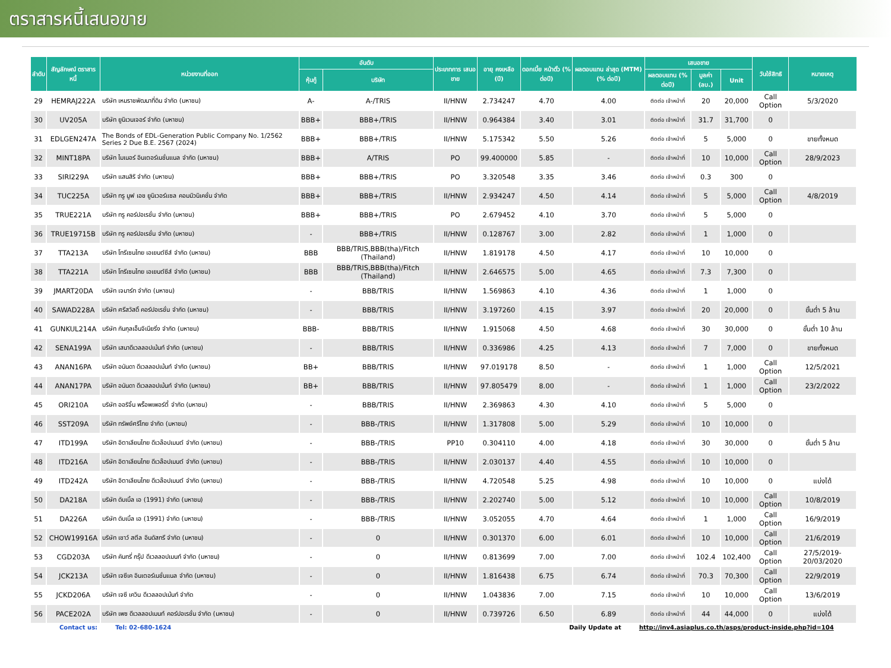ตราสารหนี้เสนอขาย
| ลำดับ | สัญลักษณ์ ตราสารหนี้ | หน่วยงานที่ออก | อันดับ | | ประเภทการ เสนอขาย | อายุ คงเหลือ (ปี) | ดอกเบี้ย หน้าตั๋ว (% ต่อปี) | ผลตอบแทน ล่าสุด (MTM) (% ต่อปี) | เสนอขาย | | | วันใช้สิทธิ | หมายเหตุ |
| --- | --- | --- | --- | --- | --- | --- | --- | --- | --- | --- | --- | --- | --- |
| | | | หุ้นกู้ | บริษัท | | | | | ผลตอบแทน (% ต่อปี) | มูลค่า (ลบ.) | Unit | | |
| 29 | HEMRAJ222A | บริษัท เหมราชพัฒนาที่ดิน จำกัด (มหาชน) | A- | A-/TRIS | II/HNW | 2.734247 | 4.70 | 4.00 | ติดต่อ เจ้าหน้าที่ | 20 | 20,000 | Call Option | 5/3/2020 |
| 30 | UV205A | บริษัท ยูนิเวนเจอร์ จำกัด (มหาชน) | BBB+ | BBB+/TRIS | II/HNW | 0.964384 | 3.40 | 3.01 | ติดต่อ เจ้าหน้าที่ | 31.7 | 31,700 | 0 | |
| 31 | EDLGEN247A | The Bonds of EDL-Generation Public Company No. 1/2562 Series 2 Due B.E. 2567 (2024) | BBB+ | BBB+/TRIS | II/HNW | 5.175342 | 5.50 | 5.26 | ติดต่อ เจ้าหน้าที่ | 5 | 5,000 | 0 | ขายทั้งหมด |
| 32 | MINT18PA | บริษัท ไมเนอร์ อินเตอร์เนชั่นแนล จำกัด (มหาชน) | BBB+ | A/TRIS | PO | 99.400000 | 5.85 | - | ติดต่อ เจ้าหน้าที่ | 10 | 10,000 | Call Option | 28/9/2023 |
| 33 | SIRI229A | บริษัท แสนสิริ จำกัด (มหาชน) | BBB+ | BBB+/TRIS | PO | 3.320548 | 3.35 | 3.46 | ติดต่อ เจ้าหน้าที่ | 0.3 | 300 | 0 | |
| 34 | TUC225A | บริษัท ทรู มูฟ เอช ยูนิเวอร์แซล คอมมิวนิเคชั่น จำกัด | BBB+ | BBB+/TRIS | II/HNW | 2.934247 | 4.50 | 4.14 | ติดต่อ เจ้าหน้าที่ | 5 | 5,000 | Call Option | 4/8/2019 |
| 35 | TRUE221A | บริษัท ทรู คอร์ปอเรชั่น จำกัด (มหาชน) | BBB+ | BBB+/TRIS | PO | 2.679452 | 4.10 | 3.70 | ติดต่อ เจ้าหน้าที่ | 5 | 5,000 | 0 | |
| 36 | TRUE19715B | บริษัท ทรู คอร์ปอเรชั่น จำกัด (มหาชน) | - | BBB+/TRIS | II/HNW | 0.128767 | 3.00 | 2.82 | ติดต่อ เจ้าหน้าที่ | 1 | 1,000 | 0 | |
| 37 | TTA213A | บริษัท โทรีเซนไทย เอเยนต์ซีส์ จำกัด (มหาชน) | BBB | BBB/TRIS,BBB(tha)/Fitch (Thailand) | II/HNW | 1.819178 | 4.50 | 4.17 | ติดต่อ เจ้าหน้าที่ | 10 | 10,000 | 0 | |
| 38 | TTA221A | บริษัท โทรีเซนไทย เอเยนต์ซีส์ จำกัด (มหาชน) | BBB | BBB/TRIS,BBB(tha)/Fitch (Thailand) | II/HNW | 2.646575 | 5.00 | 4.65 | ติดต่อ เจ้าหน้าที่ | 7.3 | 7,300 | 0 | |
| 39 | JMART20DA | บริษัท เจมาร์ท จำกัด (มหาชน) | - | BBB/TRIS | II/HNW | 1.569863 | 4.10 | 4.36 | ติดต่อ เจ้าหน้าที่ | 1 | 1,000 | 0 | |
| 40 | SAWAD228A | บริษัท ศรีสวัสดิ์ คอร์ปอเรชั่น จำกัด (มหาชน) | - | BBB/TRIS | II/HNW | 3.197260 | 4.15 | 3.97 | ติดต่อ เจ้าหน้าที่ | 20 | 20,000 | 0 | ขั้นต่ำ 5 ล้าน |
| 41 | GUNKUL214A | บริษัท กันกุลเอ็นจิเนียริ่ง จำกัด (มหาชน) | BBB- | BBB/TRIS | II/HNW | 1.915068 | 4.50 | 4.68 | ติดต่อ เจ้าหน้าที่ | 30 | 30,000 | 0 | ขั้นต่ำ 10 ล้าน |
| 42 | SENA199A | บริษัท เสนาดีเวลลอปเม้นท์ จำกัด (มหาชน) | - | BBB/TRIS | II/HNW | 0.336986 | 4.25 | 4.13 | ติดต่อ เจ้าหน้าที่ | 7 | 7,000 | 0 | ขายทั้งหมด |
| 43 | ANAN16PA | บริษัท อนันดา ดีเวลลอปเม้นท์ จำกัด (มหาชน) | BB+ | BBB/TRIS | II/HNW | 97.019178 | 8.50 | - | ติดต่อ เจ้าหน้าที่ | 1 | 1,000 | Call Option | 12/5/2021 |
| 44 | ANAN17PA | บริษัท อนันดา ดีเวลลอปเม้นท์ จำกัด (มหาชน) | BB+ | BBB/TRIS | II/HNW | 97.805479 | 8.00 | - | ติดต่อ เจ้าหน้าที่ | 1 | 1,000 | Call Option | 23/2/2022 |
| 45 | ORI210A | บริษัท ออริจิ้น พร็อพเพอร์ตี้ จำกัด (มหาชน) | - | BBB/TRIS | II/HNW | 2.369863 | 4.30 | 4.10 | ติดต่อ เจ้าหน้าที่ | 5 | 5,000 | 0 | |
| 46 | SST209A | บริษัท ทรัพย์ศรีไทย จำกัด (มหาชน) | - | BBB-/TRIS | II/HNW | 1.317808 | 5.00 | 5.29 | ติดต่อ เจ้าหน้าที่ | 10 | 10,000 | 0 | |
| 47 | ITD199A | บริษัท อิตาเลียนไทย ดีเวล๊อปเมนต์ จำกัด (มหาชน) | - | BBB-/TRIS | PP10 | 0.304110 | 4.00 | 4.18 | ติดต่อ เจ้าหน้าที่ | 30 | 30,000 | 0 | ขั้นต่ำ 5 ล้าน |
| 48 | ITD216A | บริษัท อิตาเลียนไทย ดีเวล๊อปเมนต์ จำกัด (มหาชน) | - | BBB-/TRIS | II/HNW | 2.030137 | 4.40 | 4.55 | ติดต่อ เจ้าหน้าที่ | 10 | 10,000 | 0 | |
| 49 | ITD242A | บริษัท อิตาเลียนไทย ดีเวล๊อปเมนต์ จำกัด (มหาชน) | - | BBB-/TRIS | II/HNW | 4.720548 | 5.25 | 4.98 | ติดต่อ เจ้าหน้าที่ | 10 | 10,000 | 0 | แบ่งได้ |
| 50 | DA218A | บริษัท ดับเบิ้ล เอ (1991) จำกัด (มหาชน) | - | BBB-/TRIS | II/HNW | 2.202740 | 5.00 | 5.12 | ติดต่อ เจ้าหน้าที่ | 10 | 10,000 | Call Option | 10/8/2019 |
| 51 | DA226A | บริษัท ดับเบิ้ล เอ (1991) จำกัด (มหาชน) | - | BBB-/TRIS | II/HNW | 3.052055 | 4.70 | 4.64 | ติดต่อ เจ้าหน้าที่ | 1 | 1,000 | Call Option | 16/9/2019 |
| 52 | CHOW19916A | บริษัท เชาว์ สตีล อินดัสทรี จำกัด (มหาชน) | - | 0 | II/HNW | 0.301370 | 6.00 | 6.01 | ติดต่อ เจ้าหน้าที่ | 10 | 10,000 | Call Option | 21/6/2019 |
| 53 | CGD203A | บริษัท คันทรี่ กรุ๊ป ดีเวลลอปเมนท์ จำกัด (มหาชน) | - | 0 | II/HNW | 0.813699 | 7.00 | 7.00 | ติดต่อ เจ้าหน้าที่ | 102.4 | 102,400 | Call Option | 27/5/2019-20/03/2020 |
| 54 | JCK213A | บริษัท เจซีเค อินเตอร์เนชั่นแนล จำกัด (มหาชน) | - | 0 | II/HNW | 1.816438 | 6.75 | 6.74 | ติดต่อ เจ้าหน้าที่ | 70.3 | 70,300 | Call Option | 22/9/2019 |
| 55 | JCKD206A | บริษัท เจซี เควิน ดีเวลลอปเม้นท์ จำกัด | - | 0 | II/HNW | 1.043836 | 7.00 | 7.15 | ติดต่อ เจ้าหน้าที่ | 10 | 10,000 | Call Option | 13/6/2019 |
| 56 | PACE202A | บริษัท เพซ ดีเวลลอปเมนท์ คอร์ปอเรชั่น จำกัด (มหาชน) | - | 0 | II/HNW | 0.739726 | 6.50 | 6.89 | ติดต่อ เจ้าหน้าที่ | 44 | 44,000 | 0 | แบ่งได้ |
Contact us: Tel: 02-680-1624 Daily Update at http://inv4.asiaplus.co.th/asps/product-inside.php?id=104